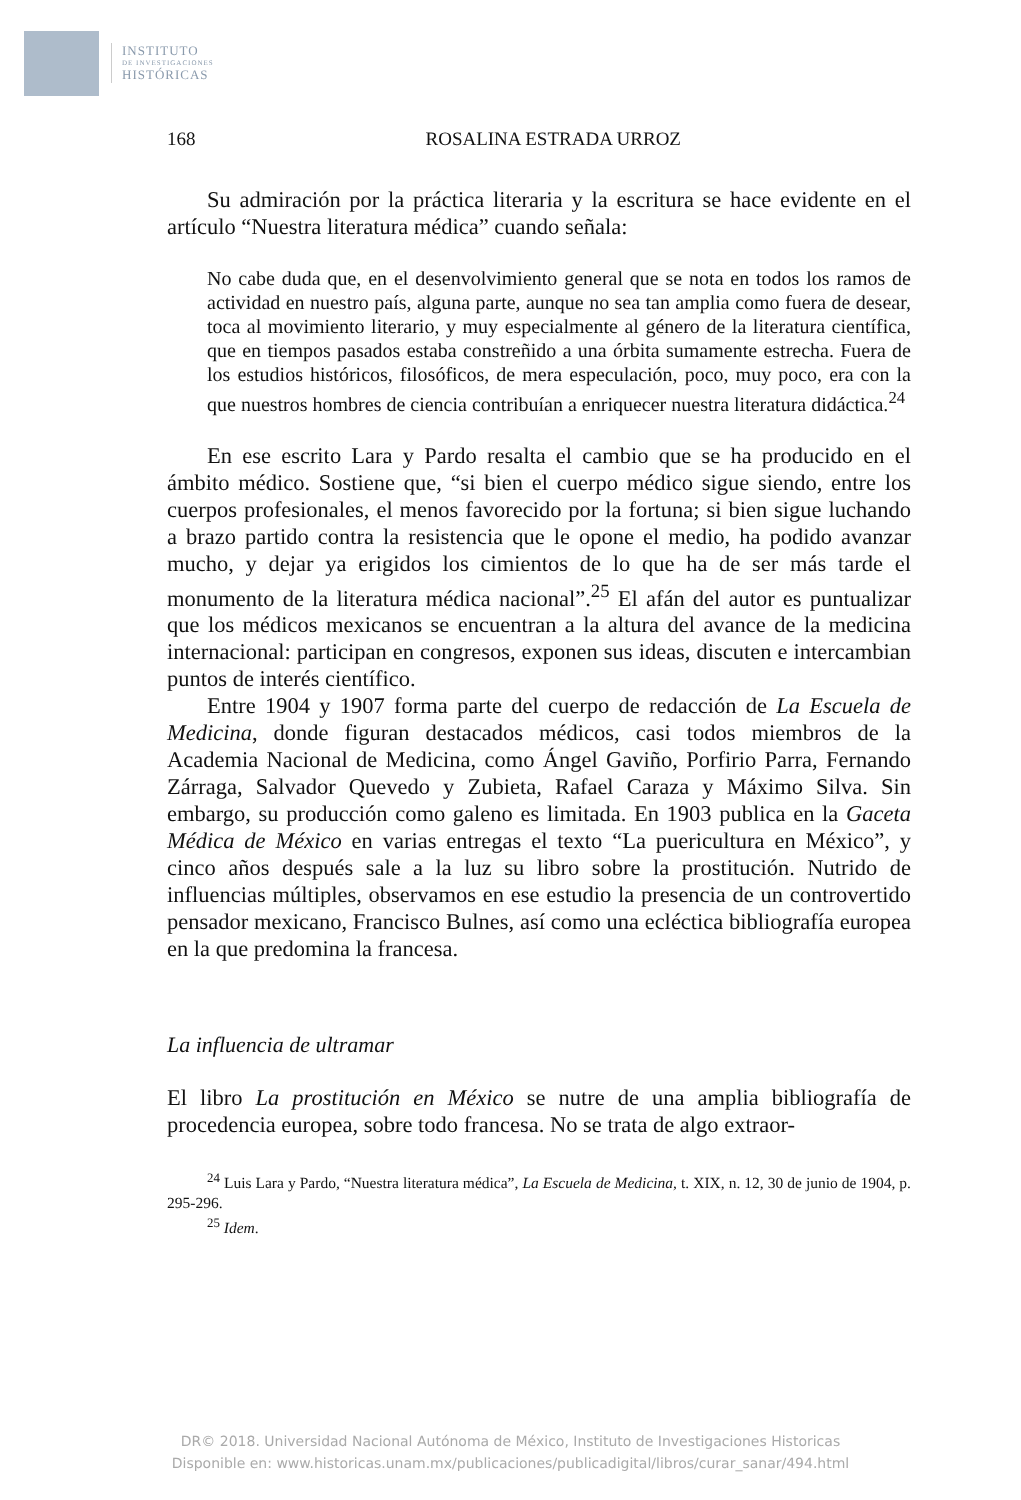INSTITUTO
DE INVESTIGACIONES
HISTÓRICAS
168 ROSALINA ESTRADA URROZ
Su admiración por la práctica literaria y la escritura se hace evidente en el artículo “Nuestra literatura médica” cuando señala:
No cabe duda que, en el desenvolvimiento general que se nota en todos los ramos de actividad en nuestro país, alguna parte, aunque no sea tan amplia como fuera de desear, toca al movimiento literario, y muy especialmente al género de la literatura científica, que en tiempos pasados estaba constreñido a una órbita sumamente estrecha. Fuera de los estudios históricos, filosóficos, de mera especulación, poco, muy poco, era con la que nuestros hombres de ciencia contribuían a enriquecer nuestra literatura didáctica.<sup>24</sup>
En ese escrito Lara y Pardo resalta el cambio que se ha producido en el ámbito médico. Sostiene que, “si bien el cuerpo médico sigue siendo, entre los cuerpos profesionales, el menos favorecido por la fortuna; si bien sigue luchando a brazo partido contra la resistencia que le opone el medio, ha podido avanzar mucho, y dejar ya erigidos los cimientos de lo que ha de ser más tarde el monumento de la literatura médica nacional”.<sup>25</sup> El afán del autor es puntualizar que los médicos mexicanos se encuentran a la altura del avance de la medicina internacional: participan en congresos, exponen sus ideas, discuten e intercambian puntos de interés científico.
Entre 1904 y 1907 forma parte del cuerpo de redacción de La Escuela de Medicina, donde figuran destacados médicos, casi todos miembros de la Academia Nacional de Medicina, como Ángel Gaviño, Porfirio Parra, Fernando Zárraga, Salvador Quevedo y Zubieta, Rafael Caraza y Máximo Silva. Sin embargo, su producción como galeno es limitada. En 1903 publica en la Gaceta Médica de México en varias entregas el texto “La puericultura en México”, y cinco años después sale a la luz su libro sobre la prostitución. Nutrido de influencias múltiples, observamos en ese estudio la presencia de un controvertido pensador mexicano, Francisco Bulnes, así como una ecléctica bibliografía europea en la que predomina la francesa.
La influencia de ultramar
El libro La prostitución en México se nutre de una amplia bibliografía de procedencia europea, sobre todo francesa. No se trata de algo extraor-
<sup>24</sup> Luis Lara y Pardo, “Nuestra literatura médica”, La Escuela de Medicina, t. XIX, n. 12, 30 de junio de 1904, p. 295-296.
<sup>25</sup> Idem.
DR© 2018. Universidad Nacional Autónoma de México, Instituto de Investigaciones Historicas
Disponible en: www.historicas.unam.mx/publicaciones/publicadigital/libros/curar_sanar/494.html